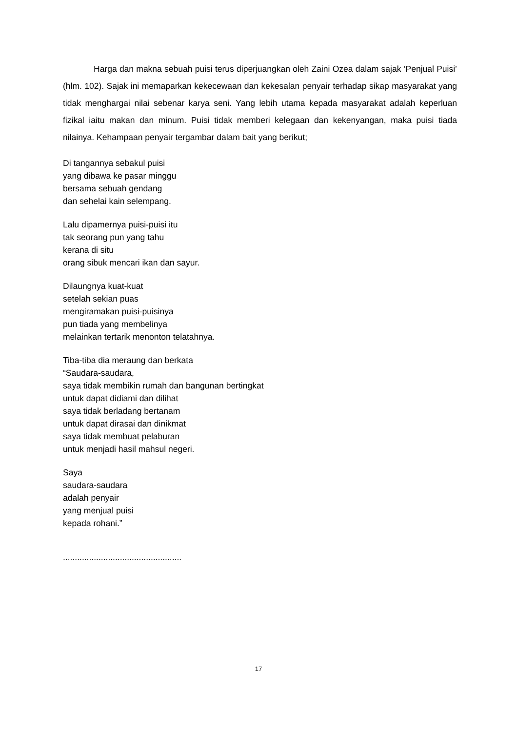Harga dan makna sebuah puisi terus diperjuangkan oleh Zaini Ozea dalam sajak ‘Penjual Puisi’ (hlm. 102). Sajak ini memaparkan kekecewaan dan kekesalan penyair terhadap sikap masyarakat yang tidak menghargai nilai sebenar karya seni. Yang lebih utama kepada masyarakat adalah keperluan fizikal iaitu makan dan minum. Puisi tidak memberi kelegaan dan kekenyangan, maka puisi tiada nilainya. Kehampaan penyair tergambar dalam bait yang berikut;
Di tangannya sebakul puisi
yang dibawa ke pasar minggu
bersama sebuah gendang
dan sehelai kain selempang.
Lalu dipamernya puisi-puisi itu
tak seorang pun yang tahu
kerana di situ
orang sibuk mencari ikan dan sayur.
Dilaungnya kuat-kuat
setelah sekian puas
mengiramakan puisi-puisinya
pun tiada yang membelinya
melainkan tertarik menonton telatahnya.
Tiba-tiba dia meraung dan berkata
“Saudara-saudara,
saya tidak membikin rumah dan bangunan bertingkat
untuk dapat didiami dan dilihat
saya tidak berladang bertanam
untuk dapat dirasai dan dinikmat
saya tidak membuat pelaburan
untuk menjadi hasil mahsul negeri.
Saya
saudara-saudara
adalah penyair
yang menjual puisi
kepada rohani.”
..................................................
17